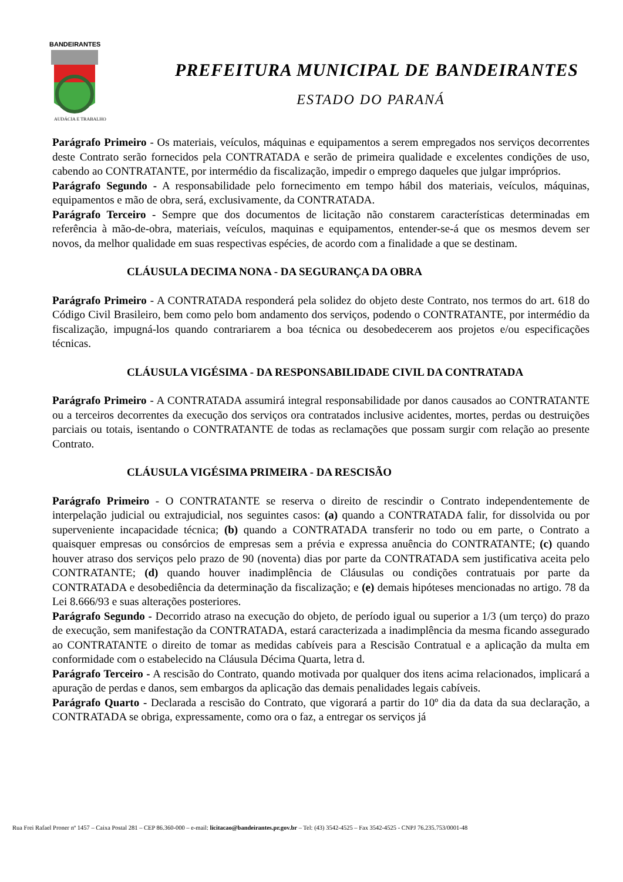BANDEIRANTES
AUDÁCIA E TRABALHO
PREFEITURA MUNICIPAL DE BANDEIRANTES
ESTADO DO PARANÁ
Parágrafo Primeiro - Os materiais, veículos, máquinas e equipamentos a serem empregados nos serviços decorrentes deste Contrato serão fornecidos pela CONTRATADA e serão de primeira qualidade e excelentes condições de uso, cabendo ao CONTRATANTE, por intermédio da fiscalização, impedir o emprego daqueles que julgar impróprios.
Parágrafo Segundo - A responsabilidade pelo fornecimento em tempo hábil dos materiais, veículos, máquinas, equipamentos e mão de obra, será, exclusivamente, da CONTRATADA.
Parágrafo Terceiro - Sempre que dos documentos de licitação não constarem características determinadas em referência à mão-de-obra, materiais, veículos, maquinas e equipamentos, entender-se-á que os mesmos devem ser novos, da melhor qualidade em suas respectivas espécies, de acordo com a finalidade a que se destinam.
CLÁUSULA DECIMA NONA - DA SEGURANÇA DA OBRA
Parágrafo Primeiro - A CONTRATADA responderá pela solidez do objeto deste Contrato, nos termos do art. 618 do Código Civil Brasileiro, bem como pelo bom andamento dos serviços, podendo o CONTRATANTE, por intermédio da fiscalização, impugná-los quando contrariarem a boa técnica ou desobedecerem aos projetos e/ou especificações técnicas.
CLÁUSULA VIGÉSIMA - DA RESPONSABILIDADE CIVIL DA CONTRATADA
Parágrafo Primeiro - A CONTRATADA assumirá integral responsabilidade por danos causados ao CONTRATANTE ou a terceiros decorrentes da execução dos serviços ora contratados inclusive acidentes, mortes, perdas ou destruições parciais ou totais, isentando o CONTRATANTE de todas as reclamações que possam surgir com relação ao presente Contrato.
CLÁUSULA VIGÉSIMA PRIMEIRA - DA RESCISÃO
Parágrafo Primeiro - O CONTRATANTE se reserva o direito de rescindir o Contrato independentemente de interpelação judicial ou extrajudicial, nos seguintes casos: (a) quando a CONTRATADA falir, for dissolvida ou por superveniente incapacidade técnica; (b) quando a CONTRATADA transferir no todo ou em parte, o Contrato a quaisquer empresas ou consórcios de empresas sem a prévia e expressa anuência do CONTRATANTE; (c) quando houver atraso dos serviços pelo prazo de 90 (noventa) dias por parte da CONTRATADA sem justificativa aceita pelo CONTRATANTE; (d) quando houver inadimplência de Cláusulas ou condições contratuais por parte da CONTRATADA e desobediência da determinação da fiscalização; e (e) demais hipóteses mencionadas no artigo. 78 da Lei 8.666/93 e suas alterações posteriores.
Parágrafo Segundo - Decorrido atraso na execução do objeto, de período igual ou superior a 1/3 (um terço) do prazo de execução, sem manifestação da CONTRATADA, estará caracterizada a inadimplência da mesma ficando assegurado ao CONTRATANTE o direito de tomar as medidas cabíveis para a Rescisão Contratual e a aplicação da multa em conformidade com o estabelecido na Cláusula Décima Quarta, letra d.
Parágrafo Terceiro - A rescisão do Contrato, quando motivada por qualquer dos itens acima relacionados, implicará a apuração de perdas e danos, sem embargos da aplicação das demais penalidades legais cabíveis.
Parágrafo Quarto - Declarada a rescisão do Contrato, que vigorará a partir do 10º dia da data da sua declaração, a CONTRATADA se obriga, expressamente, como ora o faz, a entregar os serviços já
Rua Frei Rafael Proner nº 1457 – Caixa Postal 281 – CEP 86.360-000 – e-mail: licitacao@bandeirantes.pr.gov.br – Tel: (43) 3542-4525 – Fax 3542-4525 - CNPJ 76.235.753/0001-48